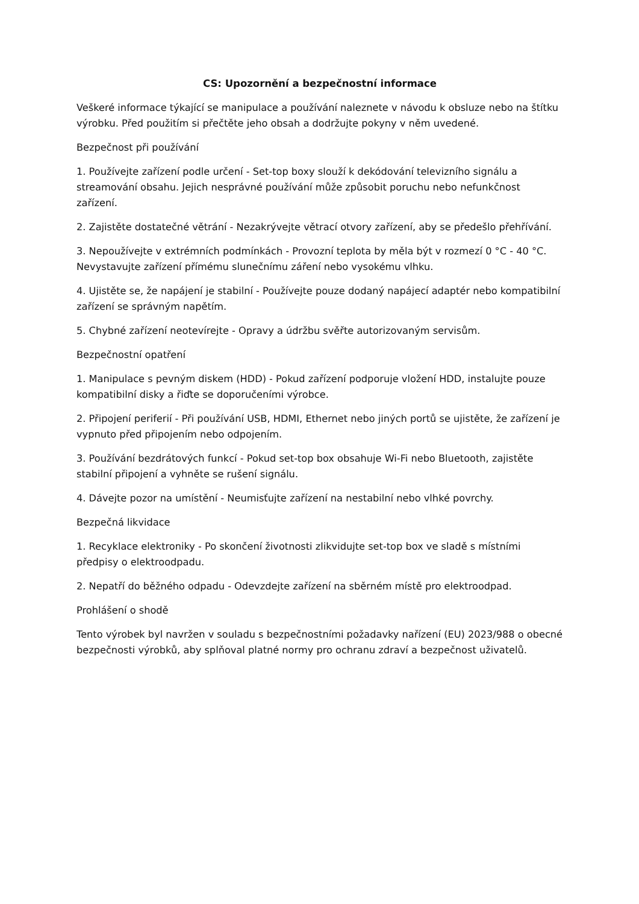CS: Upozornění a bezpečnostní informace
Veškeré informace týkající se manipulace a používání naleznete v návodu k obsluze nebo na štítku výrobku. Před použitím si přečtěte jeho obsah a dodržujte pokyny v něm uvedené.
Bezpečnost při používání
1. Používejte zařízení podle určení - Set-top boxy slouží k dekódování televizního signálu a streamování obsahu. Jejich nesprávné používání může způsobit poruchu nebo nefunkčnost zařízení.
2. Zajistěte dostatečné větrání - Nezakrývejte větrací otvory zařízení, aby se předešlo přehřívání.
3. Nepoužívejte v extrémních podmínkách - Provozní teplota by měla být v rozmezí 0 °C - 40 °C. Nevystavujte zařízení přímému slunečnímu záření nebo vysokému vlhku.
4. Ujistěte se, že napájení je stabilní - Používejte pouze dodaný napájecí adaptér nebo kompatibilní zařízení se správným napětím.
5. Chybné zařízení neotevírejte - Opravy a údržbu svěřte autorizovaným servisům.
Bezpečnostní opatření
1. Manipulace s pevným diskem (HDD) - Pokud zařízení podporuje vložení HDD, instalujte pouze kompatibilní disky a řiďte se doporučeními výrobce.
2. Připojení periferií - Při používání USB, HDMI, Ethernet nebo jiných portů se ujistěte, že zařízení je vypnuto před připojením nebo odpojením.
3. Používání bezdrátových funkcí - Pokud set-top box obsahuje Wi-Fi nebo Bluetooth, zajistěte stabilní připojení a vyhněte se rušení signálu.
4. Dávejte pozor na umístění - Neumisťujte zařízení na nestabilní nebo vlhké povrchy.
Bezpečná likvidace
1. Recyklace elektroniky - Po skončení životnosti zlikvidujte set-top box ve sladě s místními předpisy o elektroodpadu.
2. Nepatří do běžného odpadu - Odevzdejte zařízení na sběrném místě pro elektroodpad.
Prohlášení o shodě
Tento výrobek byl navržen v souladu s bezpečnostními požadavky nařízení (EU) 2023/988 o obecné bezpečnosti výrobků, aby splňoval platné normy pro ochranu zdraví a bezpečnost uživatelů.